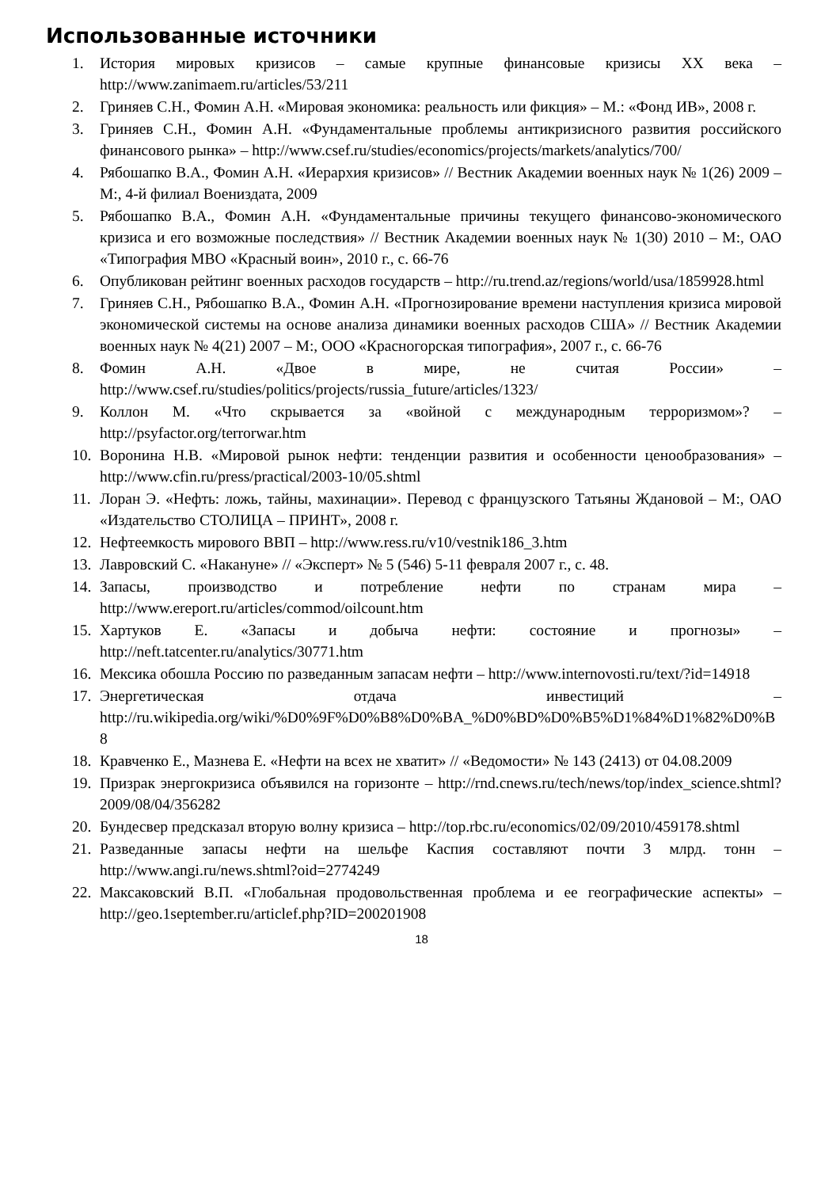Использованные источники
1. История мировых кризисов – самые крупные финансовые кризисы XX века – http://www.zanimaem.ru/articles/53/211
2. Гриняев С.Н., Фомин А.Н. «Мировая экономика: реальность или фикция» – М.: «Фонд ИВ», 2008 г.
3. Гриняев С.Н., Фомин А.Н. «Фундаментальные проблемы антикризисного развития российского финансового рынка» – http://www.csef.ru/studies/economics/projects/markets/analytics/700/
4. Рябошапко В.А., Фомин А.Н. «Иерархия кризисов» // Вестник Академии военных наук № 1(26) 2009 – М:, 4-й филиал Воениздата, 2009
5. Рябошапко В.А., Фомин А.Н. «Фундаментальные причины текущего финансово-экономического кризиса и его возможные последствия» // Вестник Академии военных наук № 1(30) 2010 – М:, ОАО «Типография МВО «Красный воин», 2010 г., с. 66-76
6. Опубликован рейтинг военных расходов государств – http://ru.trend.az/regions/world/usa/1859928.html
7. Гриняев С.Н., Рябошапко В.А., Фомин А.Н. «Прогнозирование времени наступления кризиса мировой экономической системы на основе анализа динамики военных расходов США» // Вестник Академии военных наук № 4(21) 2007 – М:, ООО «Красногорская типография», 2007 г., с. 66-76
8. Фомин А.Н. «Двое в мире, не считая России» – http://www.csef.ru/studies/politics/projects/russia_future/articles/1323/
9. Коллон М. «Что скрывается за «войной с международным терроризмом»? – http://psyfactor.org/terrorwar.htm
10. Воронина Н.В. «Мировой рынок нефти: тенденции развития и особенности ценообразования» – http://www.cfin.ru/press/practical/2003-10/05.shtml
11. Лоран Э. «Нефть: ложь, тайны, махинации». Перевод с французского Татьяны Ждановой – М:, ОАО «Издательство СТОЛИЦА – ПРИНТ», 2008 г.
12. Нефтеемкость мирового ВВП – http://www.ress.ru/v10/vestnik186_3.htm
13. Лавровский С. «Накануне» // «Эксперт» № 5 (546) 5-11 февраля 2007 г., с. 48.
14. Запасы, производство и потребление нефти по странам мира – http://www.ereport.ru/articles/commod/oilcount.htm
15. Хартуков Е. «Запасы и добыча нефти: состояние и прогнозы» – http://neft.tatcenter.ru/analytics/30771.htm
16. Мексика обошла Россию по разведанным запасам нефти – http://www.internovosti.ru/text/?id=14918
17. Энергетическая отдача инвестиций – http://ru.wikipedia.org/wiki/%D0%9F%D0%B8%D0%BA_%D0%BD%D0%B5%D1%84%D1%82%D0%B8
18. Кравченко Е., Мазнева Е. «Нефти на всех не хватит» // «Ведомости» № 143 (2413) от 04.08.2009
19. Призрак энергокризиса объявился на горизонте – http://rnd.cnews.ru/tech/news/top/index_science.shtml?2009/08/04/356282
20. Бундесвер предсказал вторую волну кризиса – http://top.rbc.ru/economics/02/09/2010/459178.shtml
21. Разведанные запасы нефти на шельфе Каспия составляют почти 3 млрд. тонн – http://www.angi.ru/news.shtml?oid=2774249
22. Максаковский В.П. «Глобальная продовольственная проблема и ее географические аспекты» – http://geo.1september.ru/articlef.php?ID=200201908
18